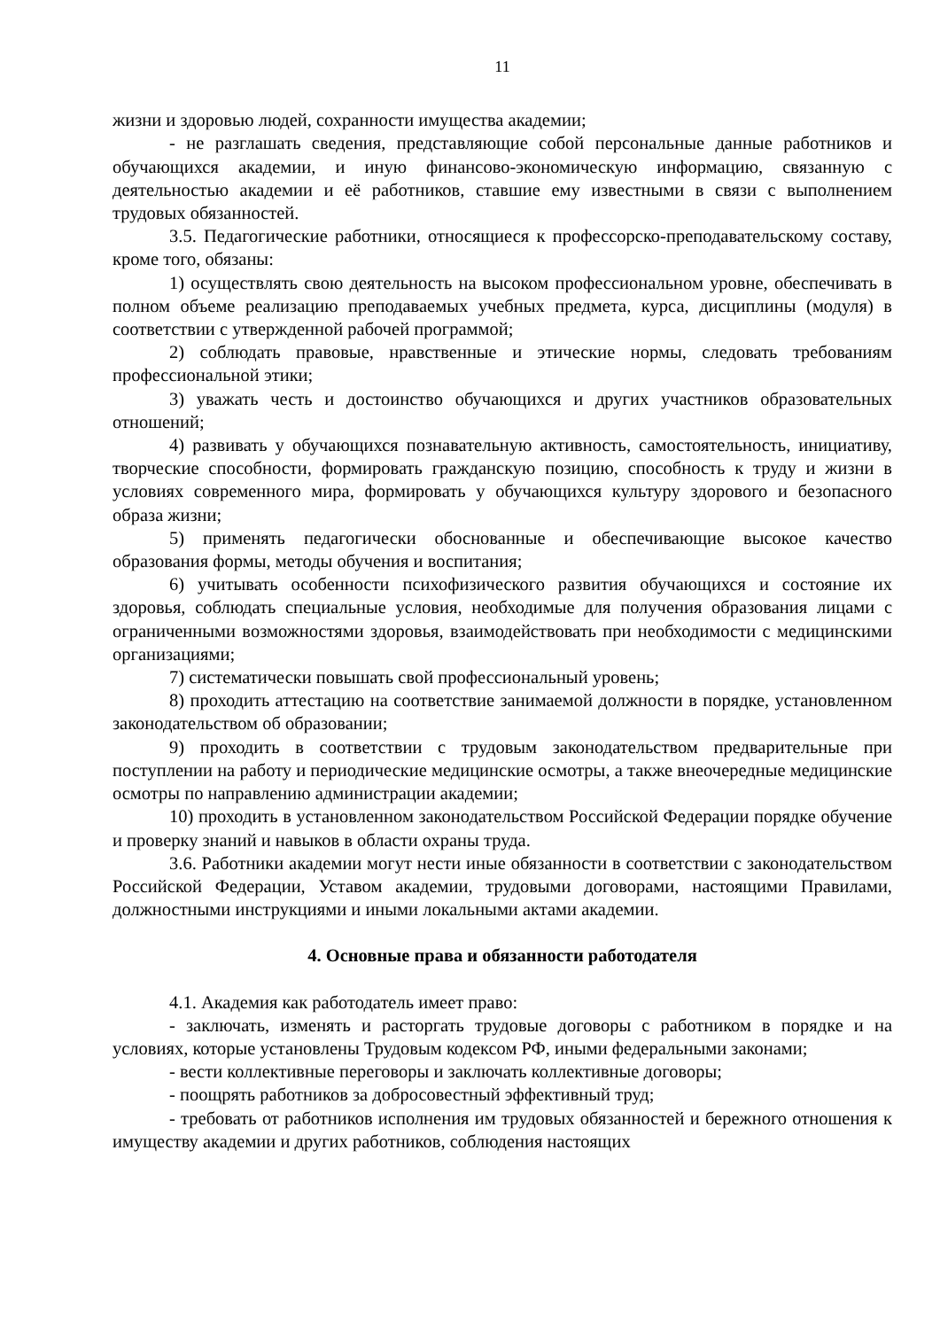11
жизни и здоровью людей, сохранности имущества академии;
- не разглашать сведения, представляющие собой персональные данные работников и обучающихся академии, и иную финансово-экономическую информацию, связанную с деятельностью академии и её работников, ставшие ему известными в связи с выполнением трудовых обязанностей.
3.5. Педагогические работники, относящиеся к профессорско-преподавательскому составу, кроме того, обязаны:
1) осуществлять свою деятельность на высоком профессиональном уровне, обеспечивать в полном объеме реализацию преподаваемых учебных предмета, курса, дисциплины (модуля) в соответствии с утвержденной рабочей программой;
2) соблюдать правовые, нравственные и этические нормы, следовать требованиям профессиональной этики;
3) уважать честь и достоинство обучающихся и других участников образовательных отношений;
4) развивать у обучающихся познавательную активность, самостоятельность, инициативу, творческие способности, формировать гражданскую позицию, способность к труду и жизни в условиях современного мира, формировать у обучающихся культуру здорового и безопасного образа жизни;
5) применять педагогически обоснованные и обеспечивающие высокое качество образования формы, методы обучения и воспитания;
6) учитывать особенности психофизического развития обучающихся и состояние их здоровья, соблюдать специальные условия, необходимые для получения образования лицами с ограниченными возможностями здоровья, взаимодействовать при необходимости с медицинскими организациями;
7) систематически повышать свой профессиональный уровень;
8) проходить аттестацию на соответствие занимаемой должности в порядке, установленном законодательством об образовании;
9) проходить в соответствии с трудовым законодательством предварительные при поступлении на работу и периодические медицинские осмотры, а также внеочередные медицинские осмотры по направлению администрации академии;
10) проходить в установленном законодательством Российской Федерации порядке обучение и проверку знаний и навыков в области охраны труда.
3.6. Работники академии могут нести иные обязанности в соответствии с законодательством Российской Федерации, Уставом академии, трудовыми договорами, настоящими Правилами, должностными инструкциями и иными локальными актами академии.
4. Основные права и обязанности работодателя
4.1. Академия как работодатель имеет право:
- заключать, изменять и расторгать трудовые договоры с работником в порядке и на условиях, которые установлены Трудовым кодексом РФ, иными федеральными законами;
- вести коллективные переговоры и заключать коллективные договоры;
- поощрять работников за добросовестный эффективный труд;
- требовать от работников исполнения им трудовых обязанностей и бережного отношения к имуществу академии и других работников, соблюдения настоящих